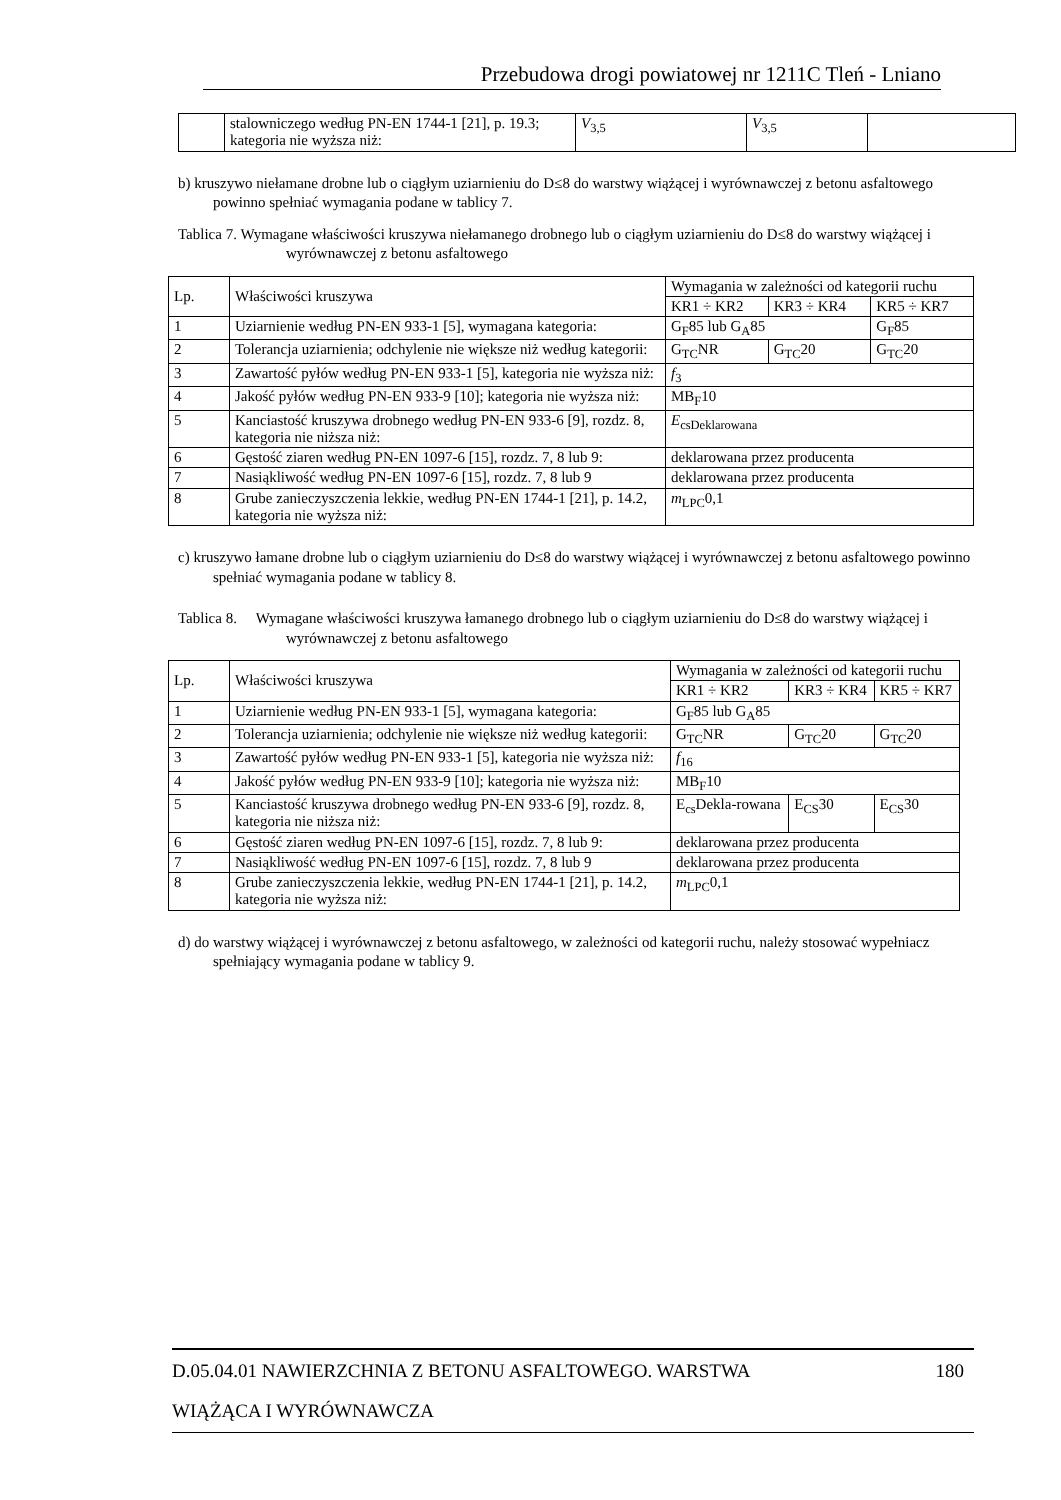Przebudowa drogi powiatowej nr 1211C Tleń - Lniano
| | stalowniczego według PN-EN 1744-1 [21], p. 19.3; kategoria nie wyższa niż: | V<sub>3,5</sub> | V<sub>3,5</sub> | |
b) kruszywo niełamane drobne lub o ciągłym uziarnieniu do D≤8 do warstwy wiążącej i wyrównawczej z betonu asfaltowego powinno spełniać wymagania podane w tablicy 7.
Tablica 7. Wymagane właściwości kruszywa niełamanego drobnego lub o ciągłym uziarnieniu do D≤8 do warstwy wiążącej i wyrównawczej z betonu asfaltowego
| Lp. | Właściwości kruszywa | Wymagania w zależności od kategorii ruchu | | |
| | | KR1 ÷ KR2 | KR3 ÷ KR4 | KR5 ÷ KR7 |
| 1 | Uziarnienie według PN-EN 933-1 [5], wymagana kategoria: | G<sub>F</sub>85 lub G<sub>A</sub>85 | | G<sub>F</sub>85 |
| 2 | Tolerancja uziarnienia; odchylenie nie większe niż według kategorii: | G<sub>TC</sub>NR | G<sub>TC</sub>20 | G<sub>TC</sub>20 |
| 3 | Zawartość pyłów według PN-EN 933-1 [5], kategoria nie wyższa niż: | f<sub>3</sub> | | |
| 4 | Jakość pyłów według PN-EN 933-9 [10]; kategoria nie wyższa niż: | MB<sub>F</sub>10 | | |
| 5 | Kanciastość kruszywa drobnego według PN-EN 933-6 [9], rozdz. 8, kategoria nie niższa niż: | E<sub>csDeklarowana</sub> | | |
| 6 | Gęstość ziaren według PN-EN 1097-6 [15], rozdz. 7, 8 lub 9: | deklarowana przez producenta | | |
| 7 | Nasiąkliwość według PN-EN 1097-6 [15], rozdz. 7, 8 lub 9 | deklarowana przez producenta | | |
| 8 | Grube zanieczyszczenia lekkie, według PN-EN 1744-1 [21], p. 14.2, kategoria nie wyższa niż: | m<sub>LPC</sub>0,1 | | |
c) kruszywo łamane drobne lub o ciągłym uziarnieniu do D≤8 do warstwy wiążącej i wyrównawczej z betonu asfaltowego powinno spełniać wymagania podane w tablicy 8.
Tablica 8. Wymagane właściwości kruszywa łamanego drobnego lub o ciągłym uziarnieniu do D≤8 do warstwy wiążącej i wyrównawczej z betonu asfaltowego
| Lp. | Właściwości kruszywa | Wymagania w zależności od kategorii ruchu | | |
| | | KR1 ÷ KR2 | KR3 ÷ KR4 | KR5 ÷ KR7 |
| 1 | Uziarnienie według PN-EN 933-1 [5], wymagana kategoria: | G<sub>F</sub>85 lub G<sub>A</sub>85 | | |
| 2 | Tolerancja uziarnienia; odchylenie nie większe niż według kategorii: | G<sub>TC</sub>NR | G<sub>TC</sub>20 | G<sub>TC</sub>20 |
| 3 | Zawartość pyłów według PN-EN 933-1 [5], kategoria nie wyższa niż: | f<sub>16</sub> | | |
| 4 | Jakość pyłów według PN-EN 933-9 [10]; kategoria nie wyższa niż: | MB<sub>F</sub>10 | | |
| 5 | Kanciastość kruszywa drobnego według PN-EN 933-6 [9], rozdz. 8, kategoria nie niższa niż: | E<sub>cs</sub>Dekla-rowana | E<sub>CS</sub>30 | E<sub>CS</sub>30 |
| 6 | Gęstość ziaren według PN-EN 1097-6 [15], rozdz. 7, 8 lub 9: | deklarowana przez producenta | | |
| 7 | Nasiąkliwość według PN-EN 1097-6 [15], rozdz. 7, 8 lub 9 | deklarowana przez producenta | | |
| 8 | Grube zanieczyszczenia lekkie, według PN-EN 1744-1 [21], p. 14.2, kategoria nie wyższa niż: | m<sub>LPC</sub>0,1 | | |
d) do warstwy wiążącej i wyrównawczej z betonu asfaltowego, w zależności od kategorii ruchu, należy stosować wypełniacz spełniający wymagania podane w tablicy 9.
D.05.04.01 NAWIERZCHNIA Z BETONU ASFALTOWEGO. WARSTWA 180
WIĄŻĄCA I WYRÓWNAWCZA